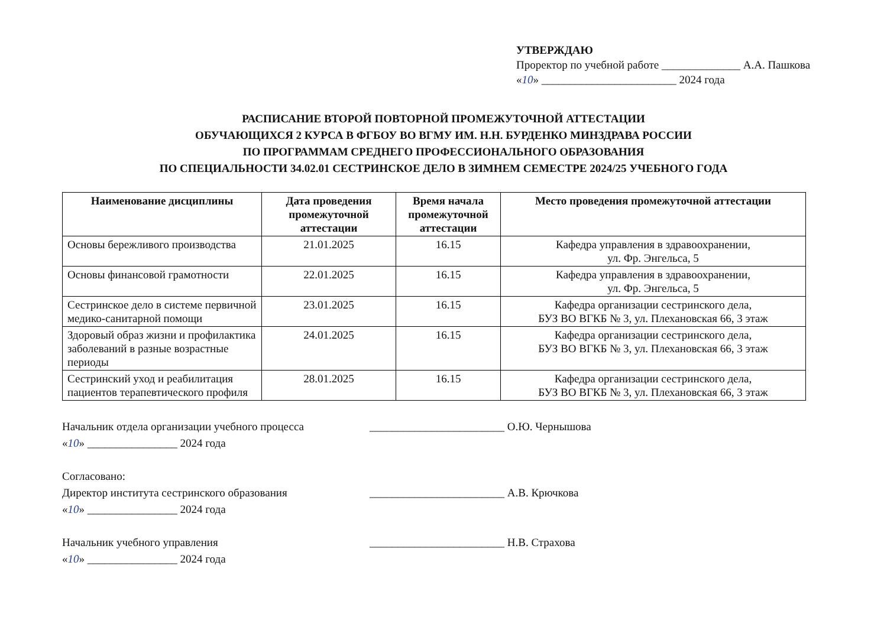УТВЕРЖДАЮ
Проректор по учебной работе ______________ А.А. Пашкова
«10» ________________________ 2024 года
РАСПИСАНИЕ ВТОРОЙ ПОВТОРНОЙ ПРОМЕЖУТОЧНОЙ АТТЕСТАЦИИ
ОБУЧАЮЩИХСЯ 2 КУРСА В ФГБОУ ВО ВГМУ ИМ. Н.Н. БУРДЕНКО МИНЗДРАВА РОССИИ
ПО ПРОГРАММАМ СРЕДНЕГО ПРОФЕССИОНАЛЬНОГО ОБРАЗОВАНИЯ
ПО СПЕЦИАЛЬНОСТИ 34.02.01 СЕСТРИНСКОЕ ДЕЛО В ЗИМНЕМ СЕМЕСТРЕ 2024/25 УЧЕБНОГО ГОДА
| Наименование дисциплины | Дата проведения промежуточной аттестации | Время начала промежуточной аттестации | Место проведения промежуточной аттестации |
| --- | --- | --- | --- |
| Основы бережливого производства | 21.01.2025 | 16.15 | Кафедра управления в здравоохранении, ул. Фр. Энгельса, 5 |
| Основы финансовой грамотности | 22.01.2025 | 16.15 | Кафедра управления в здравоохранении, ул. Фр. Энгельса, 5 |
| Сестринское дело в системе первичной медико-санитарной помощи | 23.01.2025 | 16.15 | Кафедра организации сестринского дела, БУЗ ВО ВГКБ № 3, ул. Плехановская 66, 3 этаж |
| Здоровый образ жизни и профилактика заболеваний в разные возрастные периоды | 24.01.2025 | 16.15 | Кафедра организации сестринского дела, БУЗ ВО ВГКБ № 3, ул. Плехановская 66, 3 этаж |
| Сестринский уход и реабилитация пациентов терапевтического профиля | 28.01.2025 | 16.15 | Кафедра организации сестринского дела, БУЗ ВО ВГКБ № 3, ул. Плехановская 66, 3 этаж |
Начальник отдела организации учебного процесса ________________________ О.Ю. Чернышова
«10» ________________ 2024 года
Согласовано:
Директор института сестринского образования ________________________ А.В. Крючкова
«10» ________________ 2024 года
Начальник учебного управления ________________________ Н.В. Страхова
«10» ________________ 2024 года